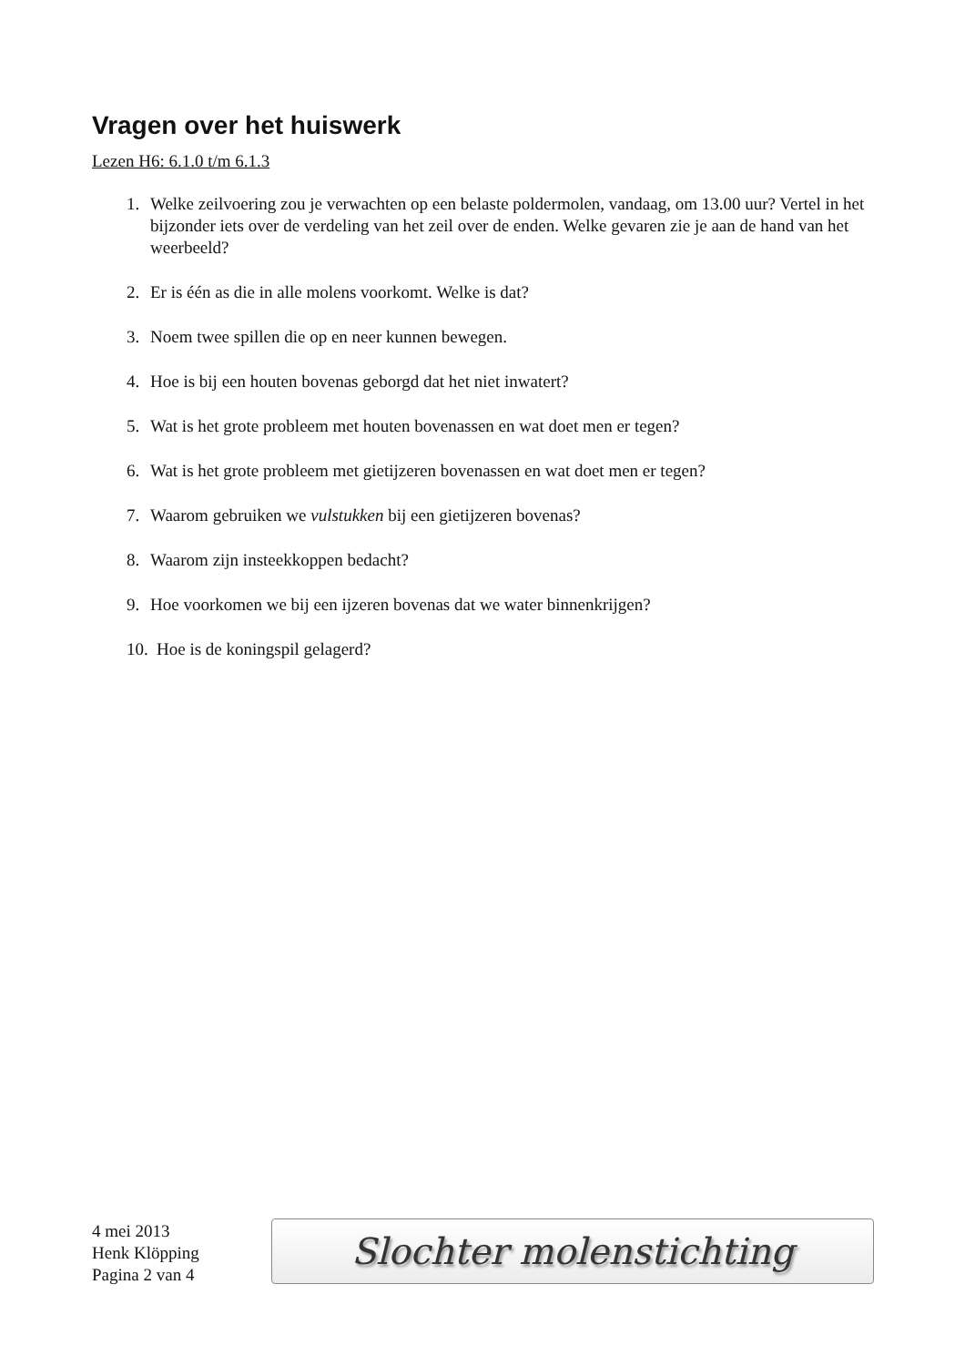Vragen over het huiswerk
Lezen H6: 6.1.0 t/m 6.1.3
1. Welke zeilvoering zou je verwachten op een belaste poldermolen, vandaag, om 13.00 uur? Vertel in het bijzonder iets over de verdeling van het zeil over de enden. Welke gevaren zie je aan de hand van het weerbeeld?
2. Er is één as die in alle molens voorkomt. Welke is dat?
3. Noem twee spillen die op en neer kunnen bewegen.
4. Hoe is bij een houten bovenas geborgd dat het niet inwatert?
5. Wat is het grote probleem met houten bovenassen en wat doet men er tegen?
6. Wat is het grote probleem met gietijzeren bovenassen en wat doet men er tegen?
7. Waarom gebruiken we vulstukken bij een gietijzeren bovenas?
8. Waarom zijn insteekkoppen bedacht?
9. Hoe voorkomen we bij een ijzeren bovenas dat we water binnenkrijgen?
10. Hoe is de koningspil gelagerd?
4 mei 2013
Henk Klöpping
Pagina 2 van 4
Slochter molenstichting